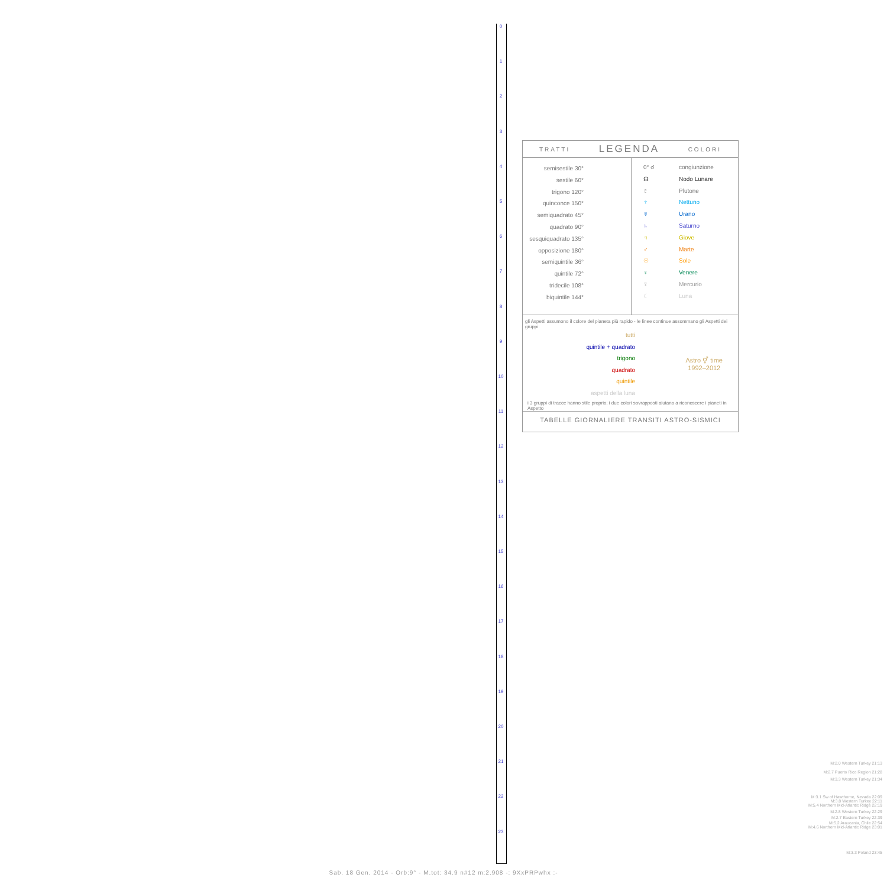0
1
2
3
4
5
6
7
8
9
10
11
12
13
14
15
16
17
18
19
20
21
22
23
TRATTI LEGENDA COLORI
semisestile 30°
sestile 60°
trigono 120°
quinconce 150°
semiquadrato 45°
quadrato 90°
sesquiquadrato 135°
opposizione 180°
semiquintile 36°
quintile 72°
tridecile 108°
biquintile 144°
0° ☌ congiunzione
☊ Nodo Lunare
♇ Plutone
♆ Nettuno
♅ Urano
♄ Saturno
♃ Giove
♂ Marte
☉ Sole
♀ Venere
☿ Mercurio
☾ Luna
gli Aspetti assumono il colore del pianeta più rapido - le linee continue assommano gli Aspetti dei gruppi:
tutti
quintile + quadrato
trigono
quadrato
quintile
aspetti della luna
Astro ⚥ time
1992–2012
i 3 gruppi di tracce hanno stile proprio; i due colori sovrapposti aiutano a riconoscere i pianeti in Aspetto
TABELLE GIORNALIERE TRANSITI ASTRO-SISMICI
M:2.0 Western Turkey 21:13
M:2.7 Puerto Rico Region 21:28
M:3.3 Western Turkey 21:34
M:3.1 Sw of Hawthorne, Nevada 22:09
M:3.8 Western Turkey 22:11
M:5.4 Northern Mid-Atlantic Ridge 22:19
M:2.8 Western Turkey 22:29
M:2.7 Eastern Turkey 22:39
M:5.2 Araucania, Chile 22:54
M:4.6 Northern Mid-Atlantic Ridge 23:01
M:3.3 Poland 23:45
Sab. 18 Gen. 2014 - Orb:9° - M.tot: 34.9 n#12 m:2.908 -: 9XxPRPwhx :-